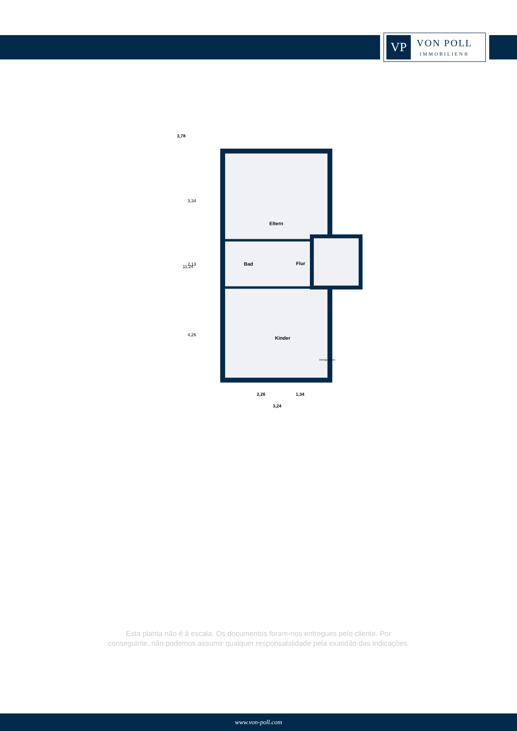VP
VON POLL
IMMOBILIEN®
3,78
Eltern
Bad
Flur
Kinder
11,24
3,34
2,13
4,26
2,26
1,34
3,24
Immogrundriss
Esta planta não é à escala. Os documentos foram-nos entregues pelo cliente. Por
conseguinte, não podemos assumir qualquer responsabilidade pela exatidão das indicações.
www.von-poll.com